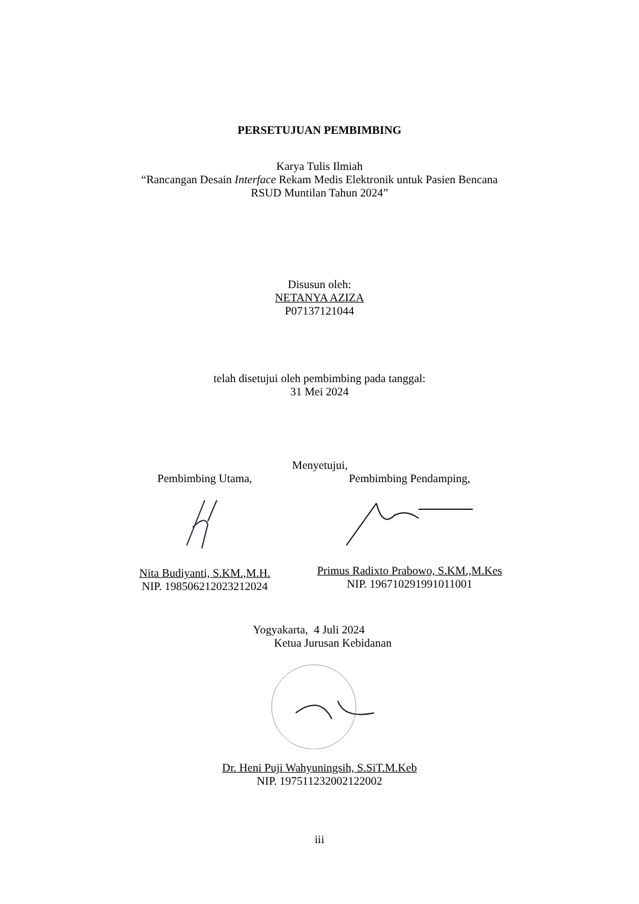PERSETUJUAN PEMBIMBING
Karya Tulis Ilmiah
“Rancangan Desain Interface Rekam Medis Elektronik untuk Pasien Bencana
RSUD Muntilan Tahun 2024”
Disusun oleh:
NETANYA AZIZA
P07137121044
telah disetujui oleh pembimbing pada tanggal:
31 Mei 2024
Menyetujui,
Pembimbing Utama,
Nita Budiyanti, S.KM.,M.H.
NIP. 198506212023212024
Pembimbing Pendamping,
Primus Radixto Prabowo, S.KM.,M.Kes
NIP. 196710291991011001
Yogyakarta, 4 Juli 2024
Ketua Jurusan Kebidanan
Dr. Heni Puji Wahyuningsih, S.SiT.M.Keb
NIP. 197511232002122002
iii